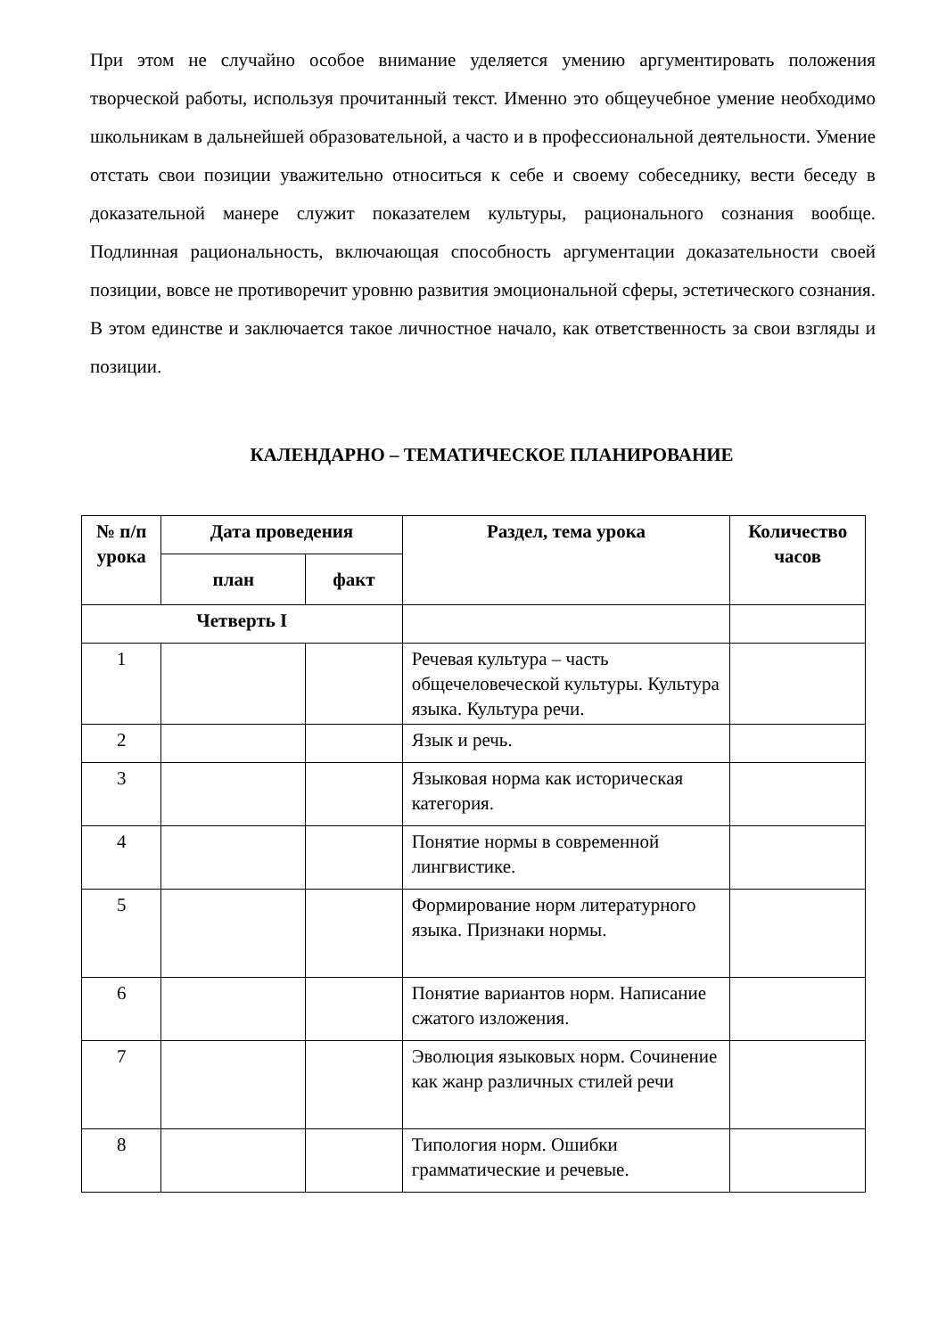При этом не случайно особое внимание уделяется умению аргументировать положения творческой работы, используя прочитанный текст. Именно это общеучебное умение необходимо школьникам в дальнейшей образовательной, а часто и в профессиональной деятельности. Умение отстать свои позиции уважительно относиться к себе и своему собеседнику, вести беседу в доказательной манере служит показателем культуры, рационального сознания вообще. Подлинная рациональность, включающая способность аргументации доказательности своей позиции, вовсе не противоречит уровню развития эмоциональной сферы, эстетического сознания. В этом единстве и заключается такое личностное начало, как ответственность за свои взгляды и позиции.
КАЛЕНДАРНО – ТЕМАТИЧЕСКОЕ ПЛАНИРОВАНИЕ
| № п/п урока | Дата проведения | | Раздел, тема урока | Количество часов |
| --- | --- | --- | --- | --- |
| | план | факт | | |
| Четверть I | | | | |
| 1 | | | Речевая культура – часть общечеловеческой культуры. Культура языка. Культура речи. | |
| 2 | | | Язык и речь. | |
| 3 | | | Языковая норма как историческая категория. | |
| 4 | | | Понятие нормы в современной лингвистике. | |
| 5 | | | Формирование норм литературного языка. Признаки нормы. | |
| 6 | | | Понятие вариантов норм. Написание сжатого изложения. | |
| 7 | | | Эволюция языковых норм. Сочинение как жанр различных стилей речи | |
| 8 | | | Типология норм. Ошибки грамматические и речевые. | |